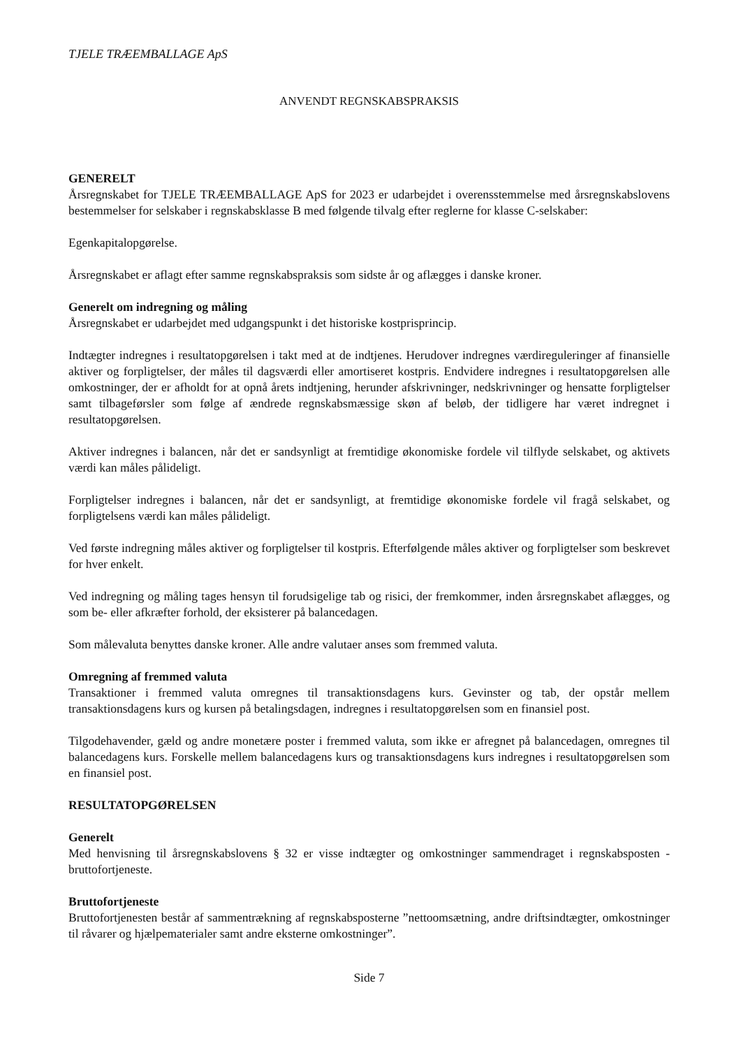TJELE TRÆEMBALLAGE ApS
ANVENDT REGNSKABSPRAKSIS
GENERELT
Årsregnskabet for TJELE TRÆEMBALLAGE ApS for 2023 er udarbejdet i overensstemmelse med årsregnskabslovens bestemmelser for selskaber i regnskabsklasse B med følgende tilvalg efter reglerne for klasse C-selskaber:
Egenkapitalopgørelse.
Årsregnskabet er aflagt efter samme regnskabspraksis som sidste år og aflægges i danske kroner.
Generelt om indregning og måling
Årsregnskabet er udarbejdet med udgangspunkt i det historiske kostprisprincip.
Indtægter indregnes i resultatopgørelsen i takt med at de indtjenes. Herudover indregnes værdireguleringer af finansielle aktiver og forpligtelser, der måles til dagsværdi eller amortiseret kostpris. Endvidere indregnes i resultatopgørelsen alle omkostninger, der er afholdt for at opnå årets indtjening, herunder afskrivninger, nedskrivninger og hensatte forpligtelser samt tilbageførsler som følge af ændrede regnskabsmæssige skøn af beløb, der tidligere har været indregnet i resultatopgørelsen.
Aktiver indregnes i balancen, når det er sandsynligt at fremtidige økonomiske fordele vil tilflyde selskabet, og aktivets værdi kan måles pålideligt.
Forpligtelser indregnes i balancen, når det er sandsynligt, at fremtidige økonomiske fordele vil fragå selskabet, og forpligtelsens værdi kan måles pålideligt.
Ved første indregning måles aktiver og forpligtelser til kostpris. Efterfølgende måles aktiver og forpligtelser som beskrevet for hver enkelt.
Ved indregning og måling tages hensyn til forudsigelige tab og risici, der fremkommer, inden årsregnskabet aflægges, og som be- eller afkræfter forhold, der eksisterer på balancedagen.
Som målevaluta benyttes danske kroner. Alle andre valutaer anses som fremmed valuta.
Omregning af fremmed valuta
Transaktioner i fremmed valuta omregnes til transaktionsdagens kurs. Gevinster og tab, der opstår mellem transaktionsdagens kurs og kursen på betalingsdagen, indregnes i resultatopgørelsen som en finansiel post.
Tilgodehavender, gæld og andre monetære poster i fremmed valuta, som ikke er afregnet på balancedagen, omregnes til balancedagens kurs. Forskelle mellem balancedagens kurs og transaktionsdagens kurs indregnes i resultatopgørelsen som en finansiel post.
RESULTATOPGØRELSEN
Generelt
Med henvisning til årsregnskabslovens § 32 er visse indtægter og omkostninger sammendraget i regnskabsposten - bruttofortjeneste.
Bruttofortjeneste
Bruttofortjenesten består af sammentrækning af regnskabsposterne ”nettoomsætning, andre driftsindtægter, omkostninger til råvarer og hjælpematerialer samt andre eksterne omkostninger”.
Side 7